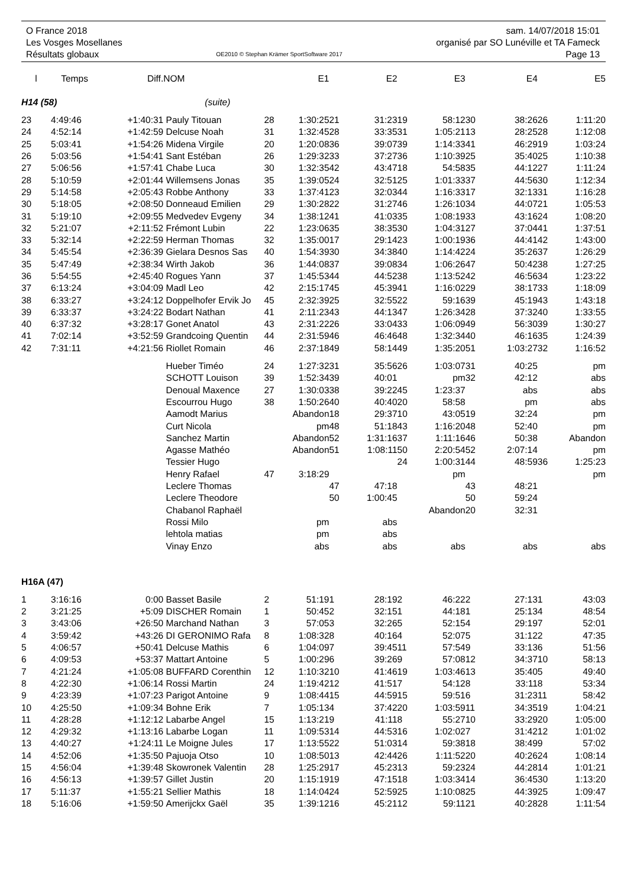O France 2018
Les Vosges Mosellanes
Résultats globaux
OE2010 © Stephan Krämer SportSoftware 2017
sam. 14/07/2018 15:01
organisé par SO Lunéville et TA Fameck
Page 13
| l | Temps | Diff. | NOM | | E1 | | E2 | | E3 | | E4 | | E5 |
| --- | --- | --- | --- | --- | --- | --- | --- | --- | --- | --- | --- | --- | --- |
| H14 (58) | | | (suite) | | | | | | | | | | |
| 23 | 4:49:46 | +1:40:31 | Pauly Titouan | 28 | 1:30:25 | 21 | 31:23 | 19 | 58:12 | 30 | 38:26 | 26 | 1:11:20 |
| 24 | 4:52:14 | +1:42:59 | Delcuse Noah | 31 | 1:32:45 | 28 | 33:35 | 31 | 1:05:21 | 13 | 28:25 | 28 | 1:12:08 |
| 25 | 5:03:41 | +1:54:26 | Midena Virgile | 20 | 1:20:08 | 36 | 39:07 | 39 | 1:14:33 | 41 | 46:29 | 19 | 1:03:24 |
| 26 | 5:03:56 | +1:54:41 | Sant Estéban | 26 | 1:29:32 | 33 | 37:27 | 36 | 1:10:39 | 25 | 35:40 | 25 | 1:10:38 |
| 27 | 5:06:56 | +1:57:41 | Chabe Luca | 30 | 1:32:35 | 42 | 43:47 | 18 | 54:58 | 35 | 44:12 | 27 | 1:11:24 |
| 28 | 5:10:59 | +2:01:44 | Willemsens Jonas | 35 | 1:39:05 | 24 | 32:51 | 25 | 1:01:33 | 37 | 44:56 | 30 | 1:12:34 |
| 29 | 5:14:58 | +2:05:43 | Robbe Anthony | 33 | 1:37:41 | 23 | 32:03 | 44 | 1:16:33 | 17 | 32:13 | 31 | 1:16:28 |
| 30 | 5:18:05 | +2:08:50 | Donneaud Emilien | 29 | 1:30:28 | 22 | 31:27 | 46 | 1:26:10 | 34 | 44:07 | 21 | 1:05:53 |
| 31 | 5:19:10 | +2:09:55 | Medvedev Evgeny | 34 | 1:38:12 | 41 | 41:03 | 35 | 1:08:19 | 33 | 43:16 | 24 | 1:08:20 |
| 32 | 5:21:07 | +2:11:52 | Frémont Lubin | 22 | 1:23:06 | 35 | 38:35 | 30 | 1:04:31 | 27 | 37:04 | 41 | 1:37:51 |
| 33 | 5:32:14 | +2:22:59 | Herman Thomas | 32 | 1:35:00 | 17 | 29:14 | 23 | 1:00:19 | 36 | 44:41 | 42 | 1:43:00 |
| 34 | 5:45:54 | +2:36:39 | Gielara Desnos Sas | 40 | 1:54:39 | 30 | 34:38 | 40 | 1:14:42 | 24 | 35:26 | 37 | 1:26:29 |
| 35 | 5:47:49 | +2:38:34 | Wirth Jakob | 36 | 1:44:08 | 37 | 39:08 | 34 | 1:06:26 | 47 | 50:42 | 38 | 1:27:25 |
| 36 | 5:54:55 | +2:45:40 | Rogues Yann | 37 | 1:45:53 | 44 | 44:52 | 38 | 1:13:52 | 42 | 46:56 | 34 | 1:23:22 |
| 37 | 6:13:24 | +3:04:09 | Madl Leo | 42 | 2:15:17 | 45 | 45:39 | 41 | 1:16:02 | 29 | 38:17 | 33 | 1:18:09 |
| 38 | 6:33:27 | +3:24:12 | Doppelhofer Ervik Jo | 45 | 2:32:39 | 25 | 32:55 | 22 | 59:16 | 39 | 45:19 | 43 | 1:43:18 |
| 39 | 6:33:37 | +3:24:22 | Bodart Nathan | 41 | 2:11:23 | 43 | 44:13 | 47 | 1:26:34 | 28 | 37:32 | 40 | 1:33:55 |
| 40 | 6:37:32 | +3:28:17 | Gonet Anatol | 43 | 2:31:22 | 26 | 33:04 | 33 | 1:06:09 | 49 | 56:30 | 39 | 1:30:27 |
| 41 | 7:02:14 | +3:52:59 | Grandcoing Quentin | 44 | 2:31:59 | 46 | 46:46 | 48 | 1:32:34 | 40 | 46:16 | 35 | 1:24:39 |
| 42 | 7:31:11 | +4:21:56 | Riollet Romain | 46 | 2:37:18 | 49 | 58:14 | 49 | 1:35:20 | 51 | 1:03:27 | 32 | 1:16:52 |
| | | | Hueber Timéo | 24 | 1:27:32 | 31 | 35:56 | 26 | 1:03:07 | 31 | 40:25 | | pm |
| | | | SCHOTT Louison | 39 | 1:52:34 | 39 | 40:01 | | pm | 32 | 42:12 | | abs |
| | | | Denoual Maxence | 27 | 1:30:03 | 38 | 39:22 | 45 | 1:23:37 | | abs | | abs |
| | | | Escourrou Hugo | 38 | 1:50:26 | 40 | 40:40 | 20 | 58:58 | | pm | | abs |
| | | | Aamodt Marius | | Abandon | 18 | 29:37 | 10 | 43:05 | 19 | 32:24 | | pm |
| | | | Curt Nicola | | pm | 48 | 51:18 | 43 | 1:16:20 | 48 | 52:40 | | pm |
| | | | Sanchez Martin | | Abandon | 52 | 1:31:16 | 37 | 1:11:16 | 46 | 50:38 | | Abandon |
| | | | Agasse Mathéo | | Abandon | 51 | 1:08:11 | 50 | 2:20:54 | 52 | 2:07:14 | | pm |
| | | | Tessier Hugo | | | | | 24 | 1:00:31 | 44 | 48:59 | 36 | 1:25:23 |
| | | | Henry Rafael | 47 | 3:18:29 | | | | pm | | | | pm |
| | | | Leclere Thomas | | | 47 | 47:18 | | | 43 | 48:21 | | |
| | | | Leclere Theodore | | | 50 | 1:00:45 | | | 50 | 59:24 | | |
| | | | Chabanol Raphaël | | | | | | Abandon | 20 | 32:31 | | |
| | | | Rossi Milo | | pm | | abs | | | | | | |
| | | | lehtola matias | | pm | | abs | | | | | | |
| | | | Vinay Enzo | | abs | | abs | | abs | | abs | | abs |
| H16A (47) | | | | | | | | | | | | | |
| 1 | 3:16:16 | 0:00 | Basset Basile | 2 | 51:19 | 1 | 28:19 | 2 | 46:22 | 2 | 27:13 | 1 | 43:03 |
| 2 | 3:21:25 | +5:09 | DISCHER Romain | 1 | 50:45 | 2 | 32:15 | 1 | 44:18 | 1 | 25:13 | 4 | 48:54 |
| 3 | 3:43:06 | +26:50 | Marchand Nathan | 3 | 57:05 | 3 | 32:26 | 5 | 52:15 | 4 | 29:19 | 7 | 52:01 |
| 4 | 3:59:42 | +43:26 | DI GERONIMO Rafa | 8 | 1:08:32 | 8 | 40:16 | 4 | 52:07 | 5 | 31:12 | 2 | 47:35 |
| 5 | 4:06:57 | +50:41 | Delcuse Mathis | 6 | 1:04:09 | 7 | 39:45 | 11 | 57:54 | 9 | 33:13 | 6 | 51:56 |
| 6 | 4:09:53 | +53:37 | Mattart Antoine | 5 | 1:00:29 | 6 | 39:26 | 9 | 57:08 | 12 | 34:37 | 10 | 58:13 |
| 7 | 4:21:24 | +1:05:08 | BUFFARD Corenthin | 12 | 1:10:32 | 10 | 41:46 | 19 | 1:03:46 | 13 | 35:40 | 5 | 49:40 |
| 8 | 4:22:30 | +1:06:14 | Rossi Martin | 24 | 1:19:42 | 12 | 41:51 | 7 | 54:12 | 8 | 33:11 | 8 | 53:34 |
| 9 | 4:23:39 | +1:07:23 | Parigot Antoine | 9 | 1:08:44 | 15 | 44:59 | 15 | 59:51 | 6 | 31:23 | 11 | 58:42 |
| 10 | 4:25:50 | +1:09:34 | Bohne Erik | 7 | 1:05:13 | 4 | 37:42 | 20 | 1:03:59 | 11 | 34:35 | 19 | 1:04:21 |
| 11 | 4:28:28 | +1:12:12 | Labarbe Angel | 15 | 1:13:21 | 9 | 41:11 | 8 | 55:27 | 10 | 33:29 | 20 | 1:05:00 |
| 12 | 4:29:32 | +1:13:16 | Labarbe Logan | 11 | 1:09:53 | 14 | 44:53 | 16 | 1:02:02 | 7 | 31:42 | 12 | 1:01:02 |
| 13 | 4:40:27 | +1:24:11 | Le Moigne Jules | 17 | 1:13:55 | 22 | 51:03 | 14 | 59:38 | 18 | 38:49 | 9 | 57:02 |
| 14 | 4:52:06 | +1:35:50 | Pajuoja Otso | 10 | 1:08:50 | 13 | 42:44 | 26 | 1:11:52 | 20 | 40:26 | 24 | 1:08:14 |
| 15 | 4:56:04 | +1:39:48 | Skowronek Valentin | 28 | 1:25:29 | 17 | 45:23 | 13 | 59:23 | 24 | 44:28 | 14 | 1:01:21 |
| 16 | 4:56:13 | +1:39:57 | Gillet Justin | 20 | 1:15:19 | 19 | 47:15 | 18 | 1:03:34 | 14 | 36:45 | 30 | 1:13:20 |
| 17 | 5:11:37 | +1:55:21 | Sellier Mathis | 18 | 1:14:04 | 24 | 52:59 | 25 | 1:10:08 | 25 | 44:39 | 25 | 1:09:47 |
| 18 | 5:16:06 | +1:59:50 | Amerijckx Gaël | 35 | 1:39:12 | 16 | 45:21 | 12 | 59:11 | 21 | 40:28 | 28 | 1:11:54 |